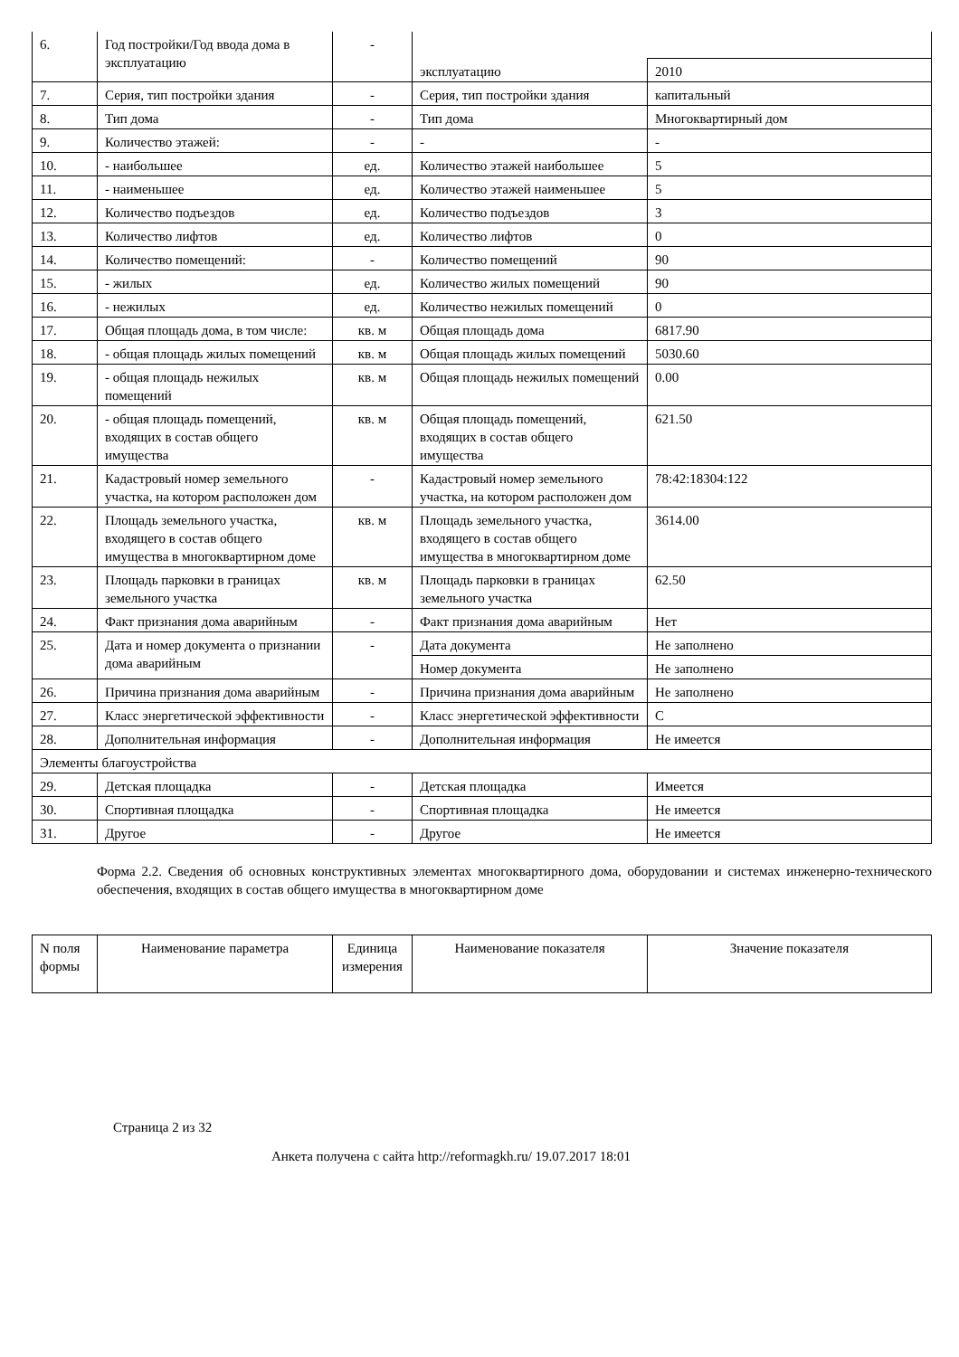| 6. | Год постройки/Год ввода дома в эксплуатацию | - | | |
| | | | эксплуатацию | 2010 |
| 7. | Серия, тип постройки здания | - | Серия, тип постройки здания | капитальный |
| 8. | Тип дома | - | Тип дома | Многоквартирный дом |
| 9. | Количество этажей: | - | - | - |
| 10. | - наибольшее | ед. | Количество этажей наибольшее | 5 |
| 11. | - наименьшее | ед. | Количество этажей наименьшее | 5 |
| 12. | Количество подъездов | ед. | Количество подъездов | 3 |
| 13. | Количество лифтов | ед. | Количество лифтов | 0 |
| 14. | Количество помещений: | - | Количество помещений | 90 |
| 15. | - жилых | ед. | Количество жилых помещений | 90 |
| 16. | - нежилых | ед. | Количество нежилых помещений | 0 |
| 17. | Общая площадь дома, в том числе: | кв. м | Общая площадь дома | 6817.90 |
| 18. | - общая площадь жилых помещений | кв. м | Общая площадь жилых помещений | 5030.60 |
| 19. | - общая площадь нежилых помещений | кв. м | Общая площадь нежилых помещений | 0.00 |
| 20. | - общая площадь помещений, входящих в состав общего имущества | кв. м | Общая площадь помещений, входящих в состав общего имущества | 621.50 |
| 21. | Кадастровый номер земельного участка, на котором расположен дом | - | Кадастровый номер земельного участка, на котором расположен дом | 78:42:18304:122 |
| 22. | Площадь земельного участка, входящего в состав общего имущества в многоквартирном доме | кв. м | Площадь земельного участка, входящего в состав общего имущества в многоквартирном доме | 3614.00 |
| 23. | Площадь парковки в границах земельного участка | кв. м | Площадь парковки в границах земельного участка | 62.50 |
| 24. | Факт признания дома аварийным | - | Факт признания дома аварийным | Нет |
| 25. | Дата и номер документа о признании дома аварийным | - | Дата документа | Не заполнено |
| | | | Номер документа | Не заполнено |
| 26. | Причина признания дома аварийным | - | Причина признания дома аварийным | Не заполнено |
| 27. | Класс энергетической эффективности | - | Класс энергетической эффективности | C |
| 28. | Дополнительная информация | - | Дополнительная информация | Не имеется |
| Элементы благоустройства | | | | |
| 29. | Детская площадка | - | Детская площадка | Имеется |
| 30. | Спортивная площадка | - | Спортивная площадка | Не имеется |
| 31. | Другое | - | Другое | Не имеется |
Форма 2.2. Сведения об основных конструктивных элементах многоквартирного дома, оборудовании и системах инженерно-технического обеспечения, входящих в состав общего имущества в многоквартирном доме
| N поля формы | Наименование параметра | Единица измерения | Наименование показателя | Значение показателя |
| --- | --- | --- | --- | --- |
Страница 2 из 32
Анкета получена с сайта http://reformagkh.ru/ 19.07.2017 18:01